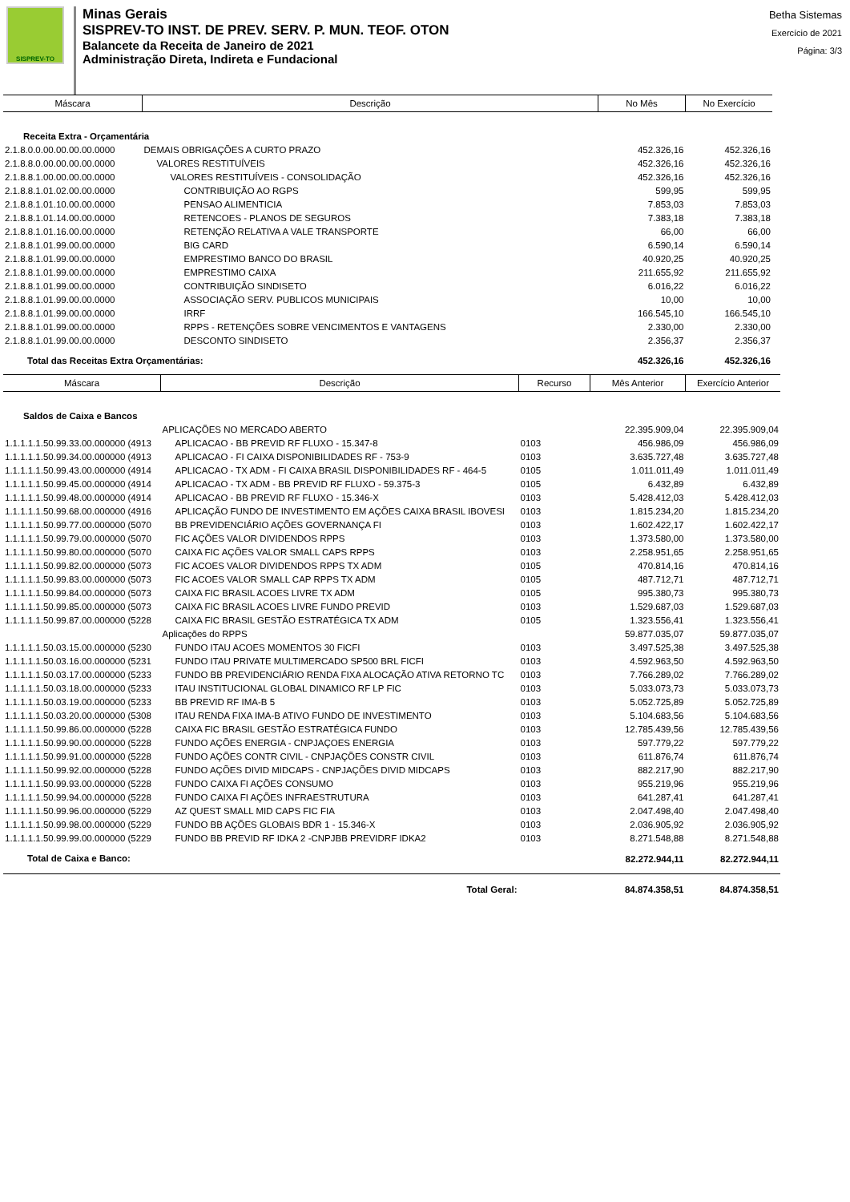SISPREV-TO
Minas Gerais
SISPREV-TO INST. DE PREV. SERV. P. MUN. TEOF. OTON
Balancete da Receita de Janeiro de 2021
Administração Direta, Indireta e Fundacional
Betha Sistemas
Exercício de 2021
Página: 3/3
| Máscara | Descrição | No Mês | No Exercício |
| --- | --- | --- | --- |
| Receita Extra - Orçamentária | | | |
| 2.1.8.0.0.00.00.00.00.0000 | DEMAIS OBRIGAÇÕES A CURTO PRAZO | 452.326,16 | 452.326,16 |
| 2.1.8.8.0.00.00.00.00.0000 | VALORES RESTITUÍVEIS | 452.326,16 | 452.326,16 |
| 2.1.8.8.1.00.00.00.00.0000 | VALORES RESTITUÍVEIS - CONSOLIDAÇÃO | 452.326,16 | 452.326,16 |
| 2.1.8.8.1.01.02.00.00.0000 | CONTRIBUIÇÃO AO RGPS | 599,95 | 599,95 |
| 2.1.8.8.1.01.10.00.00.0000 | PENSAO ALIMENTICIA | 7.853,03 | 7.853,03 |
| 2.1.8.8.1.01.14.00.00.0000 | RETENCOES - PLANOS DE SEGUROS | 7.383,18 | 7.383,18 |
| 2.1.8.8.1.01.16.00.00.0000 | RETENÇÃO RELATIVA A VALE TRANSPORTE | 66,00 | 66,00 |
| 2.1.8.8.1.01.99.00.00.0000 | BIG CARD | 6.590,14 | 6.590,14 |
| 2.1.8.8.1.01.99.00.00.0000 | EMPRESTIMO BANCO DO BRASIL | 40.920,25 | 40.920,25 |
| 2.1.8.8.1.01.99.00.00.0000 | EMPRESTIMO CAIXA | 211.655,92 | 211.655,92 |
| 2.1.8.8.1.01.99.00.00.0000 | CONTRIBUIÇÃO SINDISETO | 6.016,22 | 6.016,22 |
| 2.1.8.8.1.01.99.00.00.0000 | ASSOCIAÇÃO SERV. PUBLICOS MUNICIPAIS | 10,00 | 10,00 |
| 2.1.8.8.1.01.99.00.00.0000 | IRRF | 166.545,10 | 166.545,10 |
| 2.1.8.8.1.01.99.00.00.0000 | RPPS - RETENÇÕES SOBRE VENCIMENTOS E VANTAGENS | 2.330,00 | 2.330,00 |
| 2.1.8.8.1.01.99.00.00.0000 | DESCONTO SINDISETO | 2.356,37 | 2.356,37 |
| Total das Receitas Extra Orçamentárias: | | 452.326,16 | 452.326,16 |
| Máscara | Descrição | Recurso | Mês Anterior | Exercício Anterior |
| --- | --- | --- | --- | --- |
| Saldos de Caixa e Bancos | | | | |
| | APLICAÇÕES NO MERCADO ABERTO | | 22.395.909,04 | 22.395.909,04 |
| 1.1.1.1.1.50.99.33.00.000000 (4913 | APLICACAO - BB PREVID RF FLUXO - 15.347-8 | 0103 | 456.986,09 | 456.986,09 |
| 1.1.1.1.1.50.99.34.00.000000 (4913 | APLICACAO - FI CAIXA DISPONIBILIDADES RF - 753-9 | 0103 | 3.635.727,48 | 3.635.727,48 |
| 1.1.1.1.1.50.99.43.00.000000 (4914 | APLICACAO - TX ADM - FI CAIXA BRASIL DISPONIBILIDADES RF - 464-5 | 0105 | 1.011.011,49 | 1.011.011,49 |
| 1.1.1.1.1.50.99.45.00.000000 (4914 | APLICACAO - TX ADM - BB PREVID RF FLUXO - 59.375-3 | 0105 | 6.432,89 | 6.432,89 |
| 1.1.1.1.1.50.99.48.00.000000 (4914 | APLICACAO - BB PREVID RF FLUXO - 15.346-X | 0103 | 5.428.412,03 | 5.428.412,03 |
| 1.1.1.1.1.50.99.68.00.000000 (4916 | APLICAÇÃO FUNDO DE INVESTIMENTO EM AÇÕES CAIXA BRASIL IBOVESI | 0103 | 1.815.234,20 | 1.815.234,20 |
| 1.1.1.1.1.50.99.77.00.000000 (5070 | BB PREVIDENCIÁRIO AÇÕES GOVERNANÇA FI | 0103 | 1.602.422,17 | 1.602.422,17 |
| 1.1.1.1.1.50.99.79.00.000000 (5070 | FIC AÇÕES VALOR DIVIDENDOS RPPS | 0103 | 1.373.580,00 | 1.373.580,00 |
| 1.1.1.1.1.50.99.80.00.000000 (5070 | CAIXA FIC AÇÕES VALOR SMALL CAPS RPPS | 0103 | 2.258.951,65 | 2.258.951,65 |
| 1.1.1.1.1.50.99.82.00.000000 (5073 | FIC ACOES VALOR DIVIDENDOS RPPS TX ADM | 0105 | 470.814,16 | 470.814,16 |
| 1.1.1.1.1.50.99.83.00.000000 (5073 | FIC ACOES VALOR SMALL CAP RPPS TX ADM | 0105 | 487.712,71 | 487.712,71 |
| 1.1.1.1.1.50.99.84.00.000000 (5073 | CAIXA FIC BRASIL ACOES LIVRE TX ADM | 0105 | 995.380,73 | 995.380,73 |
| 1.1.1.1.1.50.99.85.00.000000 (5073 | CAIXA FIC BRASIL ACOES LIVRE FUNDO PREVID | 0103 | 1.529.687,03 | 1.529.687,03 |
| 1.1.1.1.1.50.99.87.00.000000 (5228 | CAIXA FIC BRASIL GESTÃO ESTRATÉGICA TX ADM | 0105 | 1.323.556,41 | 1.323.556,41 |
| | Aplicações do RPPS | | 59.877.035,07 | 59.877.035,07 |
| 1.1.1.1.1.50.03.15.00.000000 (5230 | FUNDO ITAU ACOES MOMENTOS 30 FICFI | 0103 | 3.497.525,38 | 3.497.525,38 |
| 1.1.1.1.1.50.03.16.00.000000 (5231 | FUNDO ITAU PRIVATE MULTIMERCADO SP500 BRL FICFI | 0103 | 4.592.963,50 | 4.592.963,50 |
| 1.1.1.1.1.50.03.17.00.000000 (5233 | FUNDO BB PREVIDENCIÁRIO RENDA FIXA ALOCAÇÃO ATIVA RETORNO TC | 0103 | 7.766.289,02 | 7.766.289,02 |
| 1.1.1.1.1.50.03.18.00.000000 (5233 | ITAU INSTITUCIONAL GLOBAL DINAMICO RF LP FIC | 0103 | 5.033.073,73 | 5.033.073,73 |
| 1.1.1.1.1.50.03.19.00.000000 (5233 | BB PREVID RF IMA-B 5 | 0103 | 5.052.725,89 | 5.052.725,89 |
| 1.1.1.1.1.50.03.20.00.000000 (5308 | ITAU RENDA FIXA IMA-B ATIVO FUNDO DE INVESTIMENTO | 0103 | 5.104.683,56 | 5.104.683,56 |
| 1.1.1.1.1.50.99.86.00.000000 (5228 | CAIXA FIC BRASIL GESTÃO ESTRATÉGICA FUNDO | 0103 | 12.785.439,56 | 12.785.439,56 |
| 1.1.1.1.1.50.99.90.00.000000 (5228 | FUNDO AÇÕES ENERGIA - CNPJAÇOES ENERGIA | 0103 | 597.779,22 | 597.779,22 |
| 1.1.1.1.1.50.99.91.00.000000 (5228 | FUNDO AÇÕES CONTR CIVIL - CNPJAÇÕES CONSTR CIVIL | 0103 | 611.876,74 | 611.876,74 |
| 1.1.1.1.1.50.99.92.00.000000 (5228 | FUNDO AÇÕES DIVID MIDCAPS - CNPJAÇÕES DIVID MIDCAPS | 0103 | 882.217,90 | 882.217,90 |
| 1.1.1.1.1.50.99.93.00.000000 (5228 | FUNDO CAIXA FI AÇÕES CONSUMO | 0103 | 955.219,96 | 955.219,96 |
| 1.1.1.1.1.50.99.94.00.000000 (5228 | FUNDO CAIXA FI AÇÕES INFRAESTRUTURA | 0103 | 641.287,41 | 641.287,41 |
| 1.1.1.1.1.50.99.96.00.000000 (5229 | AZ QUEST SMALL MID CAPS FIC FIA | 0103 | 2.047.498,40 | 2.047.498,40 |
| 1.1.1.1.1.50.99.98.00.000000 (5229 | FUNDO BB AÇÕES GLOBAIS BDR 1 - 15.346-X | 0103 | 2.036.905,92 | 2.036.905,92 |
| 1.1.1.1.1.50.99.99.00.000000 (5229 | FUNDO BB PREVID RF IDKA 2 -CNPJBB PREVIDRF IDKA2 | 0103 | 8.271.548,88 | 8.271.548,88 |
| Total de Caixa e Banco: | | | 82.272.944,11 | 82.272.944,11 |
| | Total Geral: | | 84.874.358,51 | 84.874.358,51 |